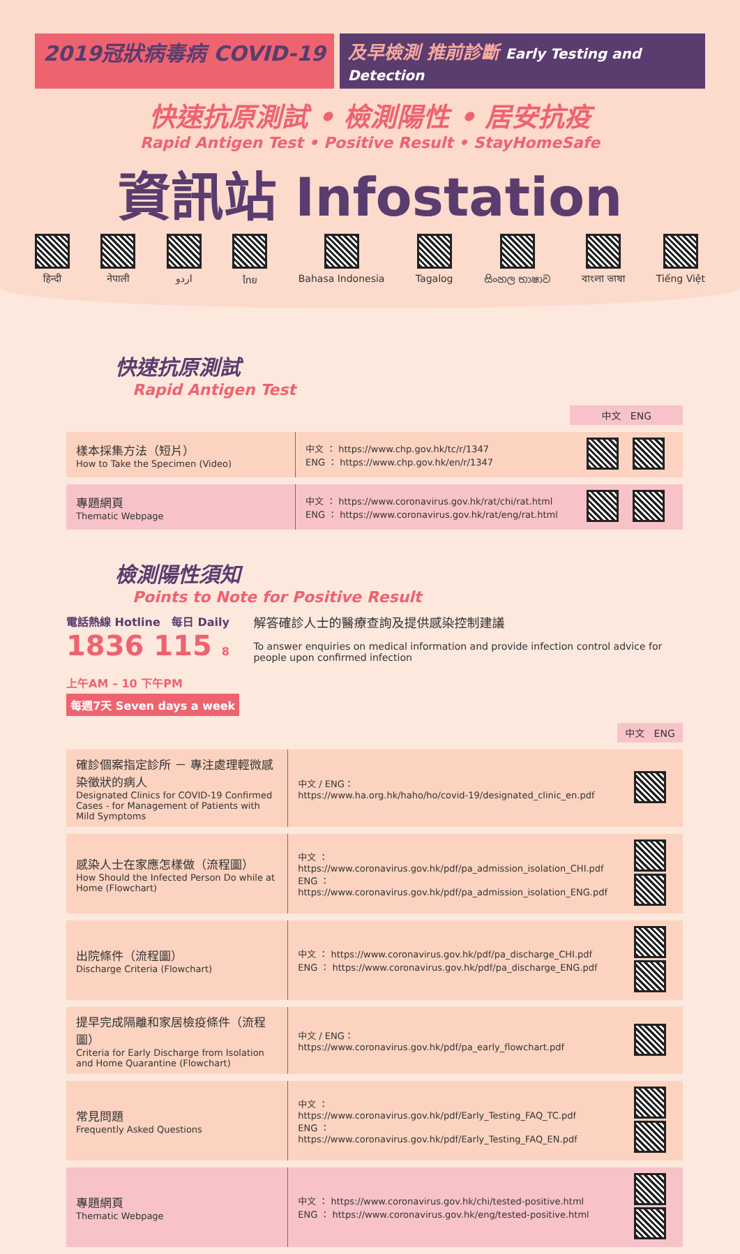2019冠狀病毒病 COVID-19
及早檢測 推前診斷 Early Testing and Detection
快速抗原測試 • 檢測陽性 • 居安抗疫
Rapid Antigen Test • Positive Result • StayHomeSafe
資訊站 Infostation
हिन्दी नेपाली اردو ไทย Bahasa Indonesia Tagalog සිංහල භාෂාව বাংলা ভাষা Tiếng Việt
快速抗原測試
Rapid Antigen Test
| | | 中文 ENG |
| 樣本採集方法（短片） How to Take the Specimen (Video) | 中文 ： https://www.chp.gov.hk/tc/r/1347 ENG ： https://www.chp.gov.hk/en/r/1347 | |
| 專題網頁 Thematic Webpage | 中文 ： https://www.coronavirus.gov.hk/rat/chi/rat.html ENG ： https://www.coronavirus.gov.hk/rat/eng/rat.html | |
檢測陽性須知
Points to Note for Positive Result
電話熱線 Hotline　每日 Daily
1836 115 8 上午AM – 10 下午PM
每週7天 Seven days a week
解答確診人士的醫療查詢及提供感染控制建議
To answer enquiries on medical information and provide infection control advice for people upon confirmed infection
| | | 中文 ENG |
| 確診個案指定診所 － 專注處理輕微感染徵狀的病人 Designated Clinics for COVID-19 Confirmed Cases - for Management of Patients with Mild Symptoms | 中文 / ENG： https://www.ha.org.hk/haho/ho/covid-19/designated_clinic_en.pdf | |
| 感染人士在家應怎樣做（流程圖） How Should the Infected Person Do while at Home (Flowchart) | 中文 ： https://www.coronavirus.gov.hk/pdf/pa_admission_isolation_CHI.pdf ENG ： https://www.coronavirus.gov.hk/pdf/pa_admission_isolation_ENG.pdf | |
| 出院條件（流程圖） Discharge Criteria (Flowchart) | 中文 ： https://www.coronavirus.gov.hk/pdf/pa_discharge_CHI.pdf ENG ： https://www.coronavirus.gov.hk/pdf/pa_discharge_ENG.pdf | |
| 提早完成隔離和家居檢疫條件（流程圖） Criteria for Early Discharge from Isolation and Home Quarantine (Flowchart) | 中文 / ENG： https://www.coronavirus.gov.hk/pdf/pa_early_flowchart.pdf | |
| 常見問題 Frequently Asked Questions | 中文 ： https://www.coronavirus.gov.hk/pdf/Early_Testing_FAQ_TC.pdf ENG ： https://www.coronavirus.gov.hk/pdf/Early_Testing_FAQ_EN.pdf | |
| 專題網頁 Thematic Webpage | 中文 ： https://www.coronavirus.gov.hk/chi/tested-positive.html ENG ： https://www.coronavirus.gov.hk/eng/tested-positive.html | |